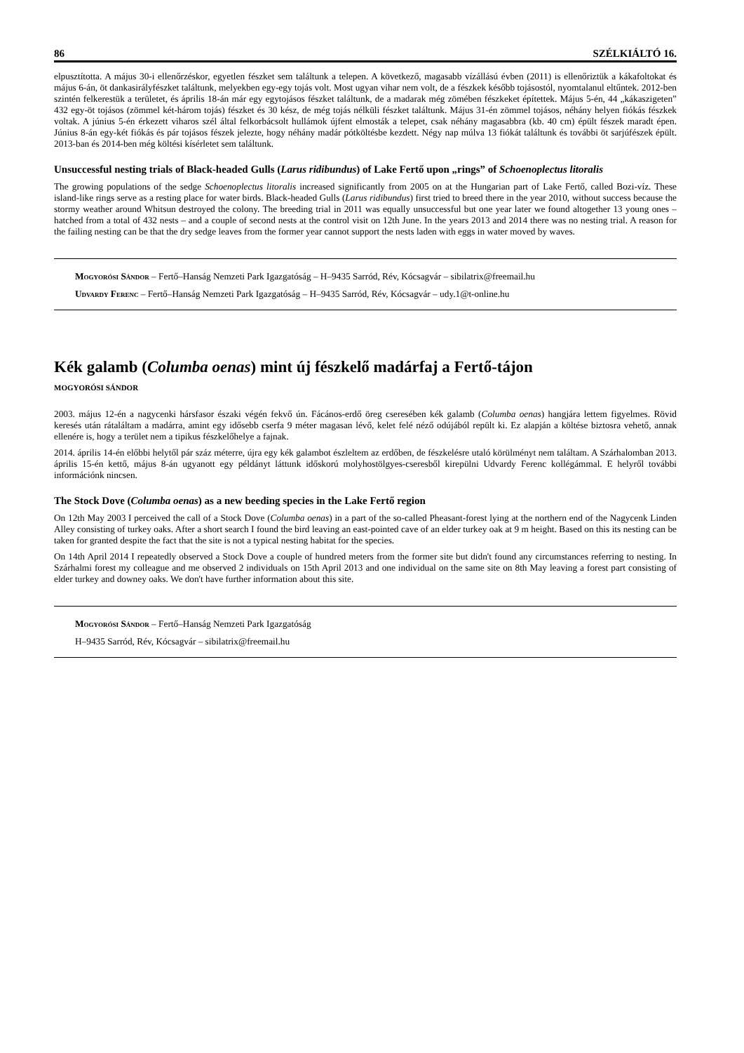86 SZÉLKIÁLTÓ 16.
elpusztította. A május 30-i ellenőrzéskor, egyetlen fészket sem találtunk a telepen. A következő, magasabb vízállású évben (2011) is ellenőriztük a kákafoltokat és május 6-án, öt dankasirályfészket találtunk, melyekben egy-egy tojás volt. Most ugyan vihar nem volt, de a fészkek később tojásostól, nyomtalanul eltűntek. 2012-ben szintén felkerestük a területet, és április 18-án már egy egytojásos fészket találtunk, de a madarak még zömében fészkeket építettek. Május 5-én, 44 „kákaszigeten” 432 egy-öt tojásos (zömmel két-három tojás) fészket és 30 kész, de még tojás nélküli fészket találtunk. Május 31-én zömmel tojásos, néhány helyen fiókás fészkek voltak. A június 5-én érkezett viharos szél által felkorbácsolt hullámok újfent elmosták a telepet, csak néhány magasabbra (kb. 40 cm) épült fészek maradt épen. Június 8-án egy-két fiókás és pár tojásos fészek jelezte, hogy néhány madár pótköltésbe kezdett. Négy nap múlva 13 fiókát találtunk és további öt sarjúfészek épült. 2013-ban és 2014-ben még költési kísérletet sem találtunk.
Unsuccessful nesting trials of Black-headed Gulls (Larus ridibundus) of Lake Fertő upon „rings” of Schoenoplectus litoralis
The growing populations of the sedge Schoenoplectus litoralis increased significantly from 2005 on at the Hungarian part of Lake Fertő, called Bozi-víz. These island-like rings serve as a resting place for water birds. Black-headed Gulls (Larus ridibundus) first tried to breed there in the year 2010, without success because the stormy weather around Whitsun destroyed the colony. The breeding trial in 2011 was equally unsuccessful but one year later we found altogether 13 young ones – hatched from a total of 432 nests – and a couple of second nests at the control visit on 12th June. In the years 2013 and 2014 there was no nesting trial. A reason for the failing nesting can be that the dry sedge leaves from the former year cannot support the nests laden with eggs in water moved by waves.
Mogyorósi Sándor – Fertő–Hanság Nemzeti Park Igazgatóság – H–9435 Sarród, Rév, Kócsagvár – sibilatrix@freemail.hu
Udvardy Ferenc – Fertő–Hanság Nemzeti Park Igazgatóság – H–9435 Sarród, Rév, Kócsagvár – udy.1@t-online.hu
Kék galamb (Columba oenas) mint új fészkelő madárfaj a Fertő-tájon
MOGYORÓSI SÁNDOR
2003. május 12-én a nagycenki hársfasor északi végén fekvő ún. Fácános-erdő öreg cseresében kék galamb (Columba oenas) hangjára lettem figyelmes. Rövid keresés után rátaláltam a madárra, amint egy idősebb cserfa 9 méter magasan lévő, kelet felé néző odújából repült ki. Ez alapján a költése biztosra vehető, annak ellenére is, hogy a terület nem a tipikus fészkelőhelye a fajnak.
2014. április 14-én előbbi helytől pár száz méterre, újra egy kék galambot észleltem az erdőben, de fészkelésre utaló körülményt nem találtam. A Szárhalomban 2013. április 15-én kettő, május 8-án ugyanott egy példányt láttunk időskorú molyhostölgyes-cseresből kirepülni Udvardy Ferenc kollégámmal. E helyről további információnk nincsen.
The Stock Dove (Columba oenas) as a new beeding species in the Lake Fertő region
On 12th May 2003 I perceived the call of a Stock Dove (Columba oenas) in a part of the so-called Pheasant-forest lying at the northern end of the Nagycenk Linden Alley consisting of turkey oaks. After a short search I found the bird leaving an east-pointed cave of an elder turkey oak at 9 m height. Based on this its nesting can be taken for granted despite the fact that the site is not a typical nesting habitat for the species.
On 14th April 2014 I repeatedly observed a Stock Dove a couple of hundred meters from the former site but didn't found any circumstances referring to nesting. In Szárhalmi forest my colleague and me observed 2 individuals on 15th April 2013 and one individual on the same site on 8th May leaving a forest part consisting of elder turkey and downey oaks. We don't have further information about this site.
Mogyorósi Sándor – Fertő–Hanság Nemzeti Park Igazgatóság
H–9435 Sarród, Rév, Kócsagvár – sibilatrix@freemail.hu